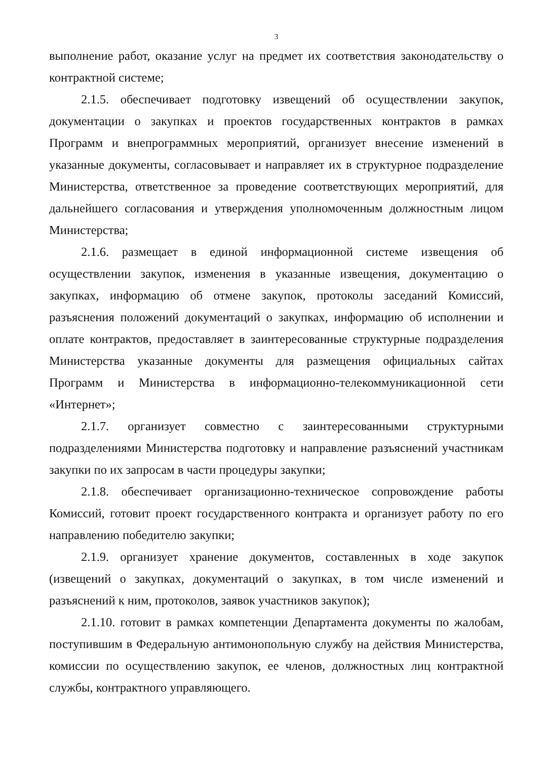3
выполнение работ, оказание услуг на предмет их соответствия законодательству о контрактной системе;
2.1.5. обеспечивает подготовку извещений об осуществлении закупок, документации о закупках и проектов государственных контрактов в рамках Программ и внепрограммных мероприятий, организует внесение изменений в указанные документы, согласовывает и направляет их в структурное подразделение Министерства, ответственное за проведение соответствующих мероприятий, для дальнейшего согласования и утверждения уполномоченным должностным лицом Министерства;
2.1.6. размещает в единой информационной системе извещения об осуществлении закупок, изменения в указанные извещения, документацию о закупках, информацию об отмене закупок, протоколы заседаний Комиссий, разъяснения положений документаций о закупках, информацию об исполнении и оплате контрактов, предоставляет в заинтересованные структурные подразделения Министерства указанные документы для размещения официальных сайтах Программ и Министерства в информационно-телекоммуникационной сети «Интернет»;
2.1.7. организует совместно с заинтересованными структурными подразделениями Министерства подготовку и направление разъяснений участникам закупки по их запросам в части процедуры закупки;
2.1.8. обеспечивает организационно-техническое сопровождение работы Комиссий, готовит проект государственного контракта и организует работу по его направлению победителю закупки;
2.1.9. организует хранение документов, составленных в ходе закупок (извещений о закупках, документаций о закупках, в том числе изменений и разъяснений к ним, протоколов, заявок участников закупок);
2.1.10. готовит в рамках компетенции Департамента документы по жалобам, поступившим в Федеральную антимонопольную службу на действия Министерства, комиссии по осуществлению закупок, ее членов, должностных лиц контрактной службы, контрактного управляющего.